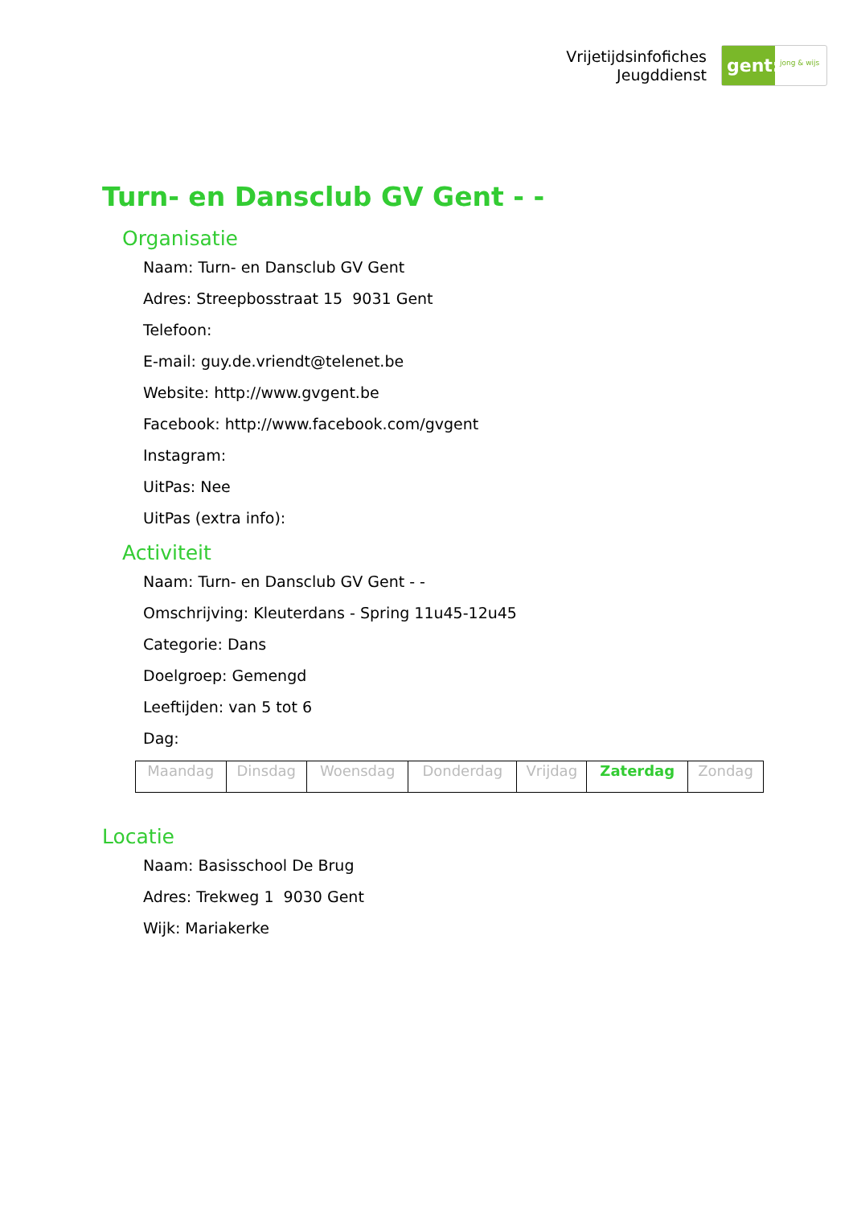Vrijetijdsinfofiches
Jeugddienst
gent:
jong & wijs
Turn- en Dansclub GV Gent - -
Organisatie
Naam: Turn- en Dansclub GV Gent
Adres: Streepbosstraat 15 9031 Gent
Telefoon:
E-mail: guy.de.vriendt@telenet.be
Website: http://www.gvgent.be
Facebook: http://www.facebook.com/gvgent
Instagram:
UitPas: Nee
UitPas (extra info):
Activiteit
Naam: Turn- en Dansclub GV Gent - -
Omschrijving: Kleuterdans - Spring 11u45-12u45
Categorie: Dans
Doelgroep: Gemengd
Leeftijden: van 5 tot 6
Dag:
| Maandag | Dinsdag | Woensdag | Donderdag | Vrijdag | Zaterdag | Zondag |
Locatie
Naam: Basisschool De Brug
Adres: Trekweg 1 9030 Gent
Wijk: Mariakerke